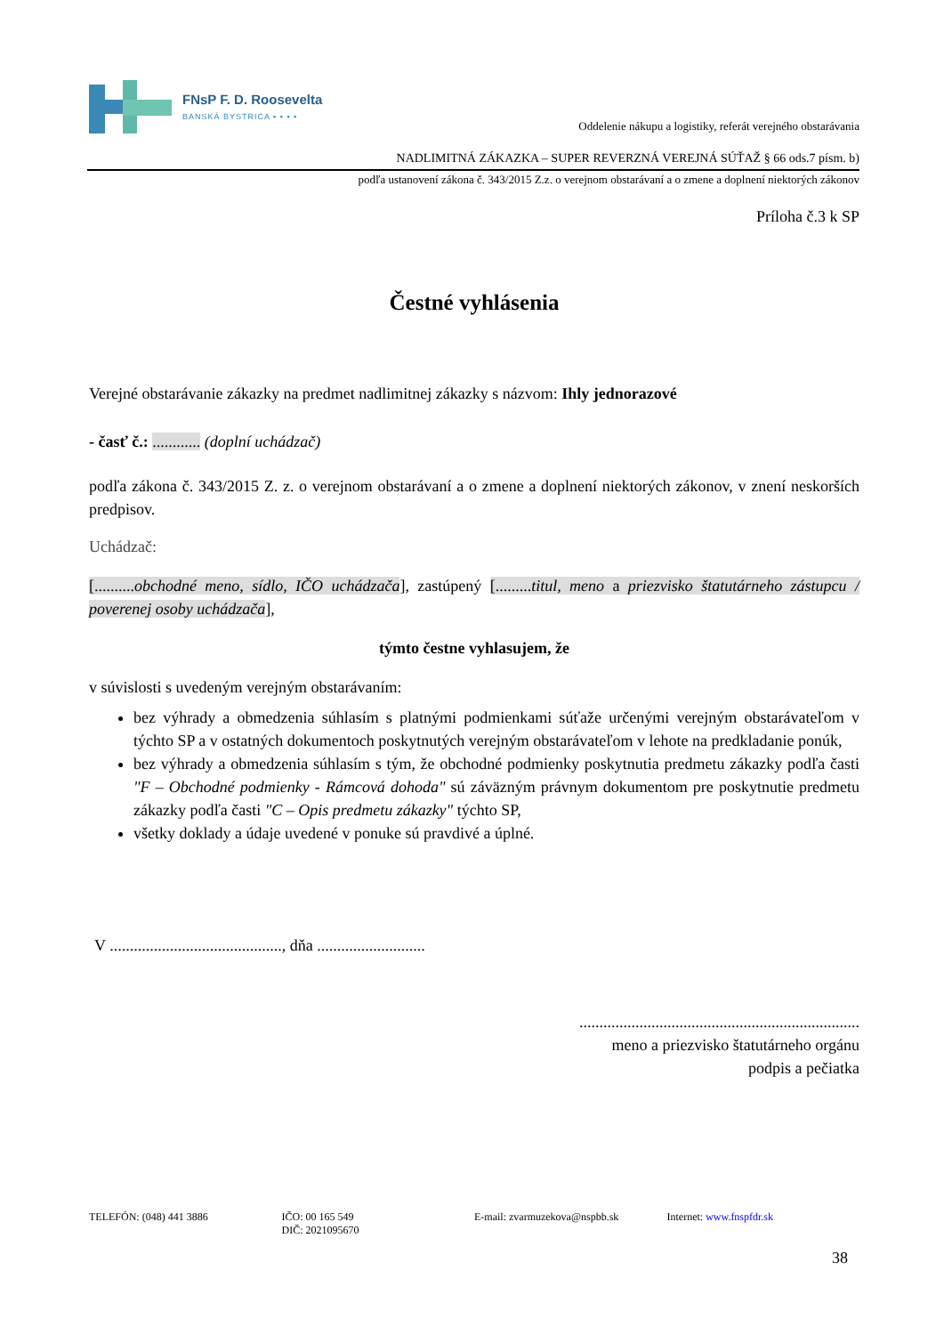FNsP F. D. Roosevelta
BANSKÁ BYSTRICA ▪ ▪ ▪ ▪
Oddelenie nákupu a logistiky, referát verejného obstarávania
NADLIMITNÁ ZÁKAZKA – SUPER REVERZNÁ VEREJNÁ SÚŤAŽ § 66 ods.7 písm. b)
podľa ustanovení zákona č. 343/2015 Z.z. o verejnom obstarávaní a o zmene a doplnení niektorých zákonov
Príloha č.3 k SP
Čestné vyhlásenia
Verejné obstarávanie zákazky na predmet nadlimitnej zákazky s názvom: Ihly jednorazové
- časť č.: ............ (doplní uchádzač)
podľa zákona č. 343/2015 Z. z. o verejnom obstarávaní a o zmene a doplnení niektorých zákonov, v znení neskorších predpisov.
Uchádzač:
[..........obchodné meno, sídlo, IČO uchádzača], zastúpený [.........titul, meno a priezvisko štatutárneho zástupcu / poverenej osoby uchádzača],
týmto čestne vyhlasujem, že
v súvislosti s uvedeným verejným obstarávaním:
bez výhrady a obmedzenia súhlasím s platnými podmienkami súťaže určenými verejným obstarávateľom v týchto SP a v ostatných dokumentoch poskytnutých verejným obstarávateľom v lehote na predkladanie ponúk,
bez výhrady a obmedzenia súhlasím s tým, že obchodné podmienky poskytnutia predmetu zákazky podľa časti "F – Obchodné podmienky - Rámcová dohoda" sú záväzným právnym dokumentom pre poskytnutie predmetu zákazky podľa časti "C – Opis predmetu zákazky" týchto SP,
všetky doklady a údaje uvedené v ponuke sú pravdivé a úplné.
V ..........................................., dňa ...........................
......................................................................
meno a priezvisko štatutárneho orgánu
podpis a pečiatka
TELEFÓN: (048) 441 3886 IČO: 00 165 549
DIČ: 2021095670
E-mail: zvarmuzekova@nspbb.sk Internet: www.fnspfdr.sk
38